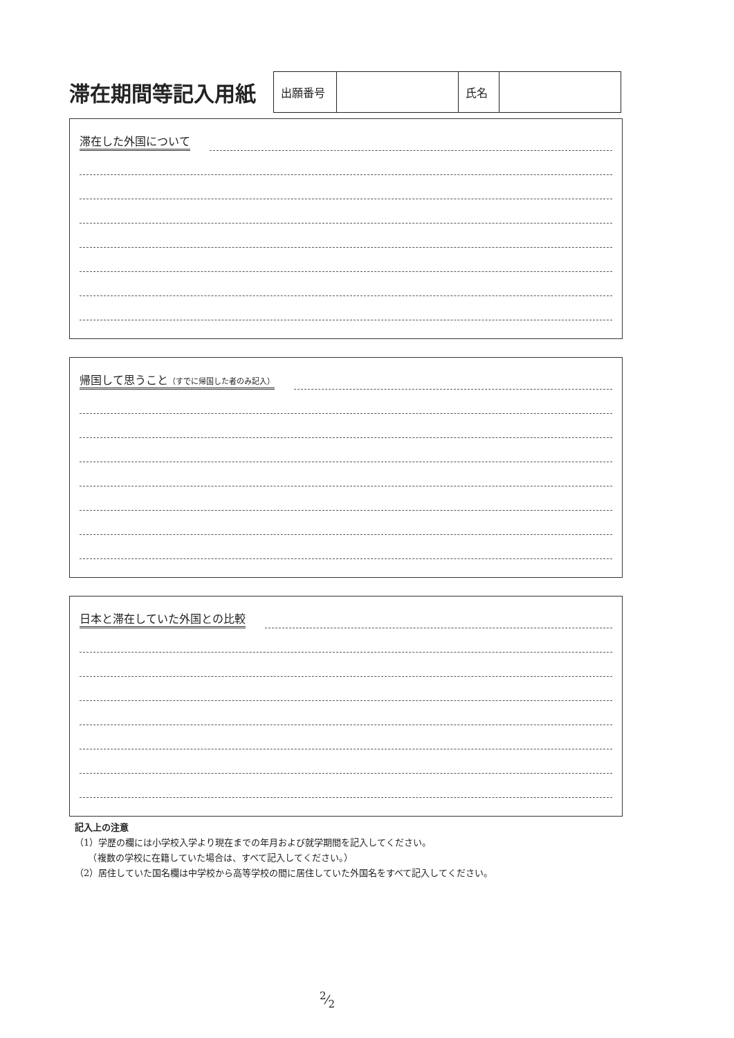滞在期間等記入用紙
| 出願番号 | | 氏名 | |
滞在した外国について
帰国して思うこと（すでに帰国した者のみ記入）
日本と滞在していた外国との比較
記入上の注意
（1）学歴の欄には小学校入学より現在までの年月および就学期間を記入してください。
　　（複数の学校に在籍していた場合は、すべて記入してください。）
（2）居住していた国名欄は中学校から高等学校の間に居住していた外国名をすべて記入してください。
2⁄2